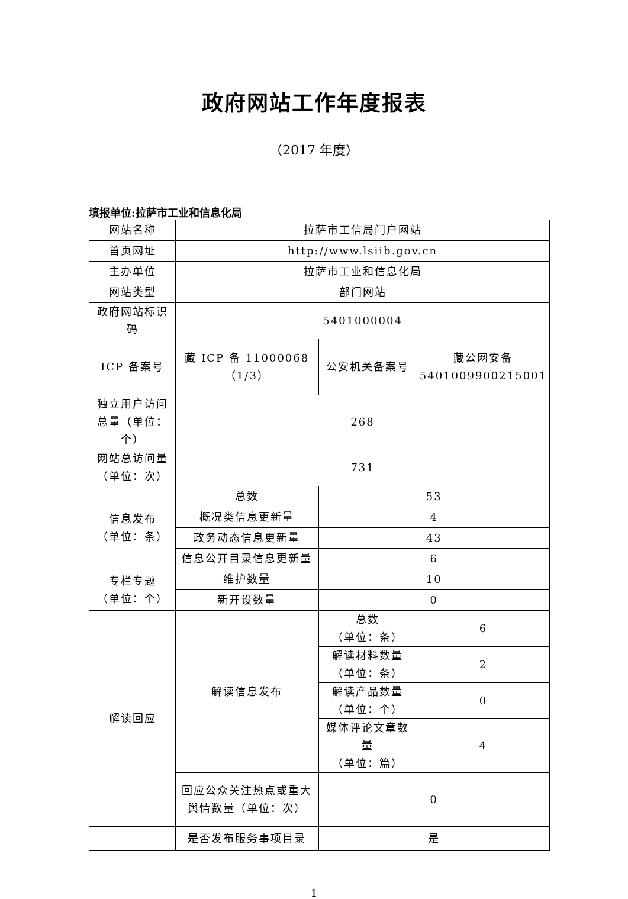政府网站工作年度报表
（2017 年度）
填报单位:拉萨市工业和信息化局
| 网站名称 | 拉萨市工信局门户网站 | | |
| 首页网址 | http://www.lsiib.gov.cn | | |
| 主办单位 | 拉萨市工业和信息化局 | | |
| 网站类型 | 部门网站 | | |
| 政府网站标识码 | 5401000004 | | |
| ICP 备案号 | 藏 ICP 备 11000068（1/3） | 公安机关备案号 | 藏公网安备 5401009900215001 |
| 独立用户访问总量（单位：个） | 268 | | |
| 网站总访问量（单位：次） | 731 | | |
| 信息发布 （单位：条） | 总数 | 53 | |
| | 概况类信息更新量 | 4 | |
| | 政务动态信息更新量 | 43 | |
| | 信息公开目录信息更新量 | 6 | |
| 专栏专题 （单位：个） | 维护数量 | 10 | |
| | 新开设数量 | 0 | |
| 解读回应 | 解读信息发布 | 总数 （单位：条） | 6 |
| | | 解读材料数量 （单位：条） | 2 |
| | | 解读产品数量 （单位：个） | 0 |
| | | 媒体评论文章数量 （单位：篇） | 4 |
| | 回应公众关注热点或重大舆情数量（单位：次） | 0 | |
| | 是否发布服务事项目录 | 是 | |
1